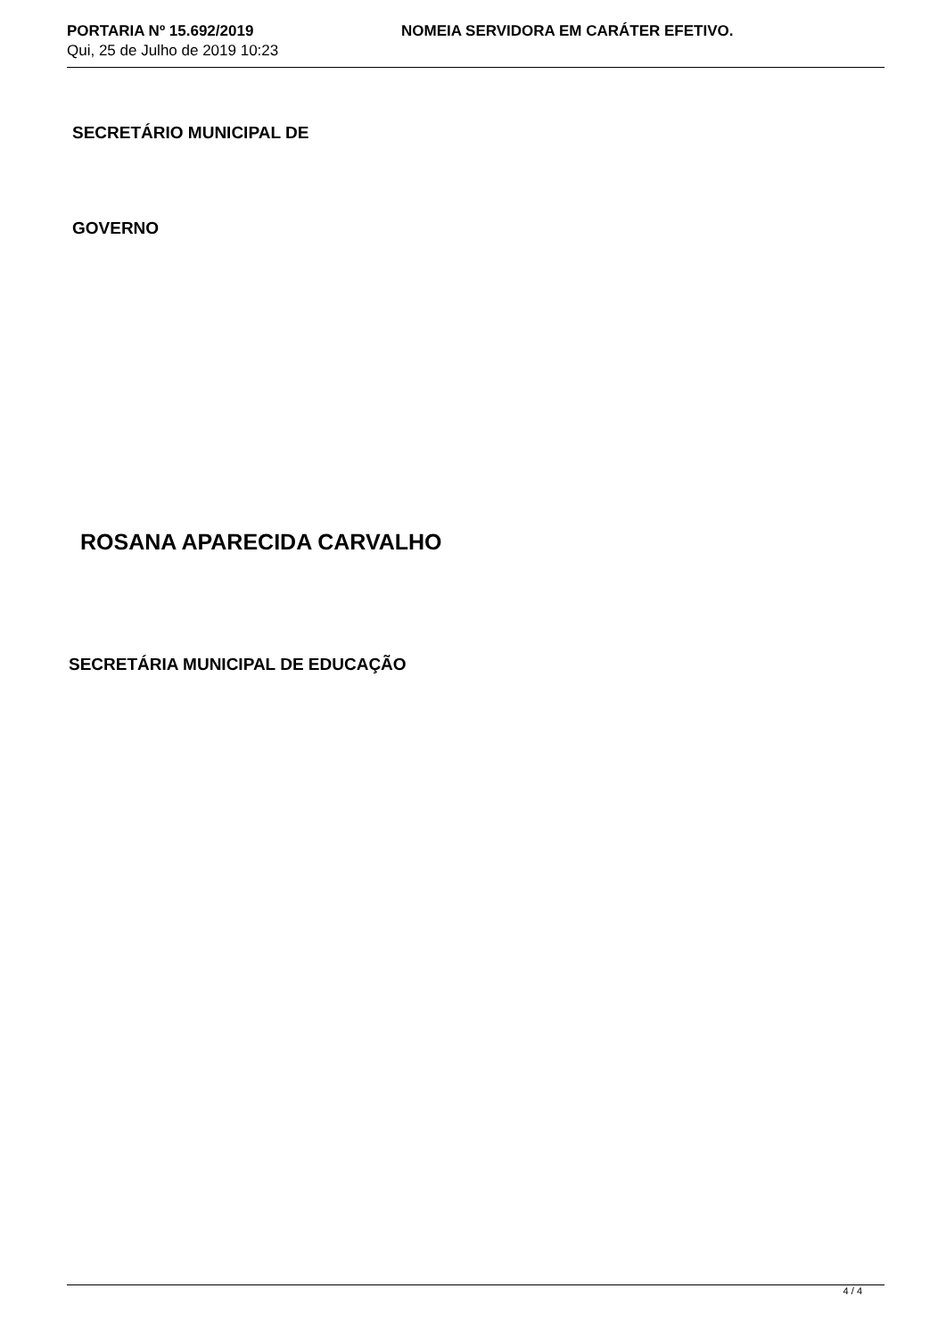PORTARIA Nº 15.692/2019
Qui, 25 de Julho de 2019 10:23
NOMEIA SERVIDORA EM CARÁTER EFETIVO.
SECRETÁRIO MUNICIPAL DE
GOVERNO
ROSANA APARECIDA CARVALHO
SECRETÁRIA MUNICIPAL DE EDUCAÇÃO
4 / 4